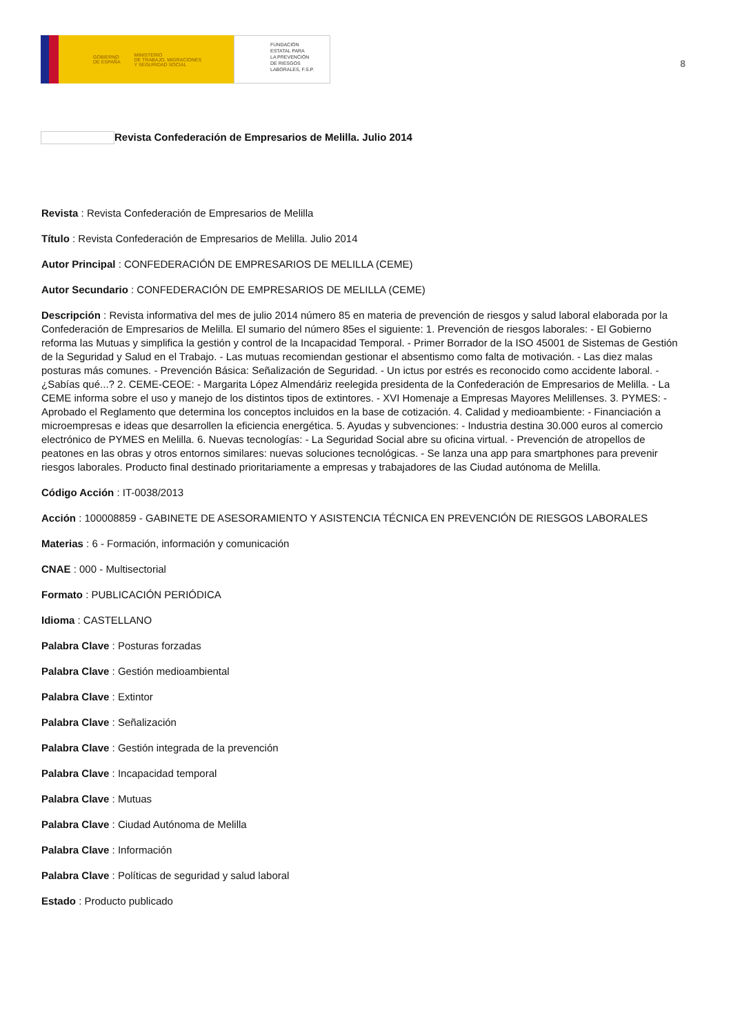GOBIERNO
DE ESPAÑA MINISTERIO
DE TRABAJO, MIGRACIONES
Y SEGURIDAD SOCIAL
FUNDACIÓN
ESTATAL PARA
LA PREVENCIÓN
DE RIESGOS
LABORALES, F.S.P.
8
Revista Confederación de Empresarios de Melilla. Julio 2014
Revista : Revista Confederación de Empresarios de Melilla
Título : Revista Confederación de Empresarios de Melilla. Julio 2014
Autor Principal : CONFEDERACIÓN DE EMPRESARIOS DE MELILLA (CEME)
Autor Secundario : CONFEDERACIÓN DE EMPRESARIOS DE MELILLA (CEME)
Descripción : Revista informativa del mes de julio 2014 número 85 en materia de prevención de riesgos y salud laboral elaborada por la Confederación de Empresarios de Melilla. El sumario del número 85es el siguiente: 1. Prevención de riesgos laborales: - El Gobierno reforma las Mutuas y simplifica la gestión y control de la Incapacidad Temporal. - Primer Borrador de la ISO 45001 de Sistemas de Gestión de la Seguridad y Salud en el Trabajo. - Las mutuas recomiendan gestionar el absentismo como falta de motivación. - Las diez malas posturas más comunes. - Prevención Básica: Señalización de Seguridad. - Un ictus por estrés es reconocido como accidente laboral. - ¿Sabías qué...? 2. CEME-CEOE: - Margarita López Almendáriz reelegida presidenta de la Confederación de Empresarios de Melilla. - La CEME informa sobre el uso y manejo de los distintos tipos de extintores. - XVI Homenaje a Empresas Mayores Melillenses. 3. PYMES: - Aprobado el Reglamento que determina los conceptos incluidos en la base de cotización. 4. Calidad y medioambiente: - Financiación a microempresas e ideas que desarrollen la eficiencia energética. 5. Ayudas y subvenciones: - Industria destina 30.000 euros al comercio electrónico de PYMES en Melilla. 6. Nuevas tecnologías: - La Seguridad Social abre su oficina virtual. - Prevención de atropellos de peatones en las obras y otros entornos similares: nuevas soluciones tecnológicas. - Se lanza una app para smartphones para prevenir riesgos laborales. Producto final destinado prioritariamente a empresas y trabajadores de las Ciudad autónoma de Melilla.
Código Acción : IT-0038/2013
Acción : 100008859 - GABINETE DE ASESORAMIENTO Y ASISTENCIA TÉCNICA EN PREVENCIÓN DE RIESGOS LABORALES
Materias : 6 - Formación, información y comunicación
CNAE : 000 - Multisectorial
Formato : PUBLICACIÓN PERIÓDICA
Idioma : CASTELLANO
Palabra Clave : Posturas forzadas
Palabra Clave : Gestión medioambiental
Palabra Clave : Extintor
Palabra Clave : Señalización
Palabra Clave : Gestión integrada de la prevención
Palabra Clave : Incapacidad temporal
Palabra Clave : Mutuas
Palabra Clave : Ciudad Autónoma de Melilla
Palabra Clave : Información
Palabra Clave : Políticas de seguridad y salud laboral
Estado : Producto publicado